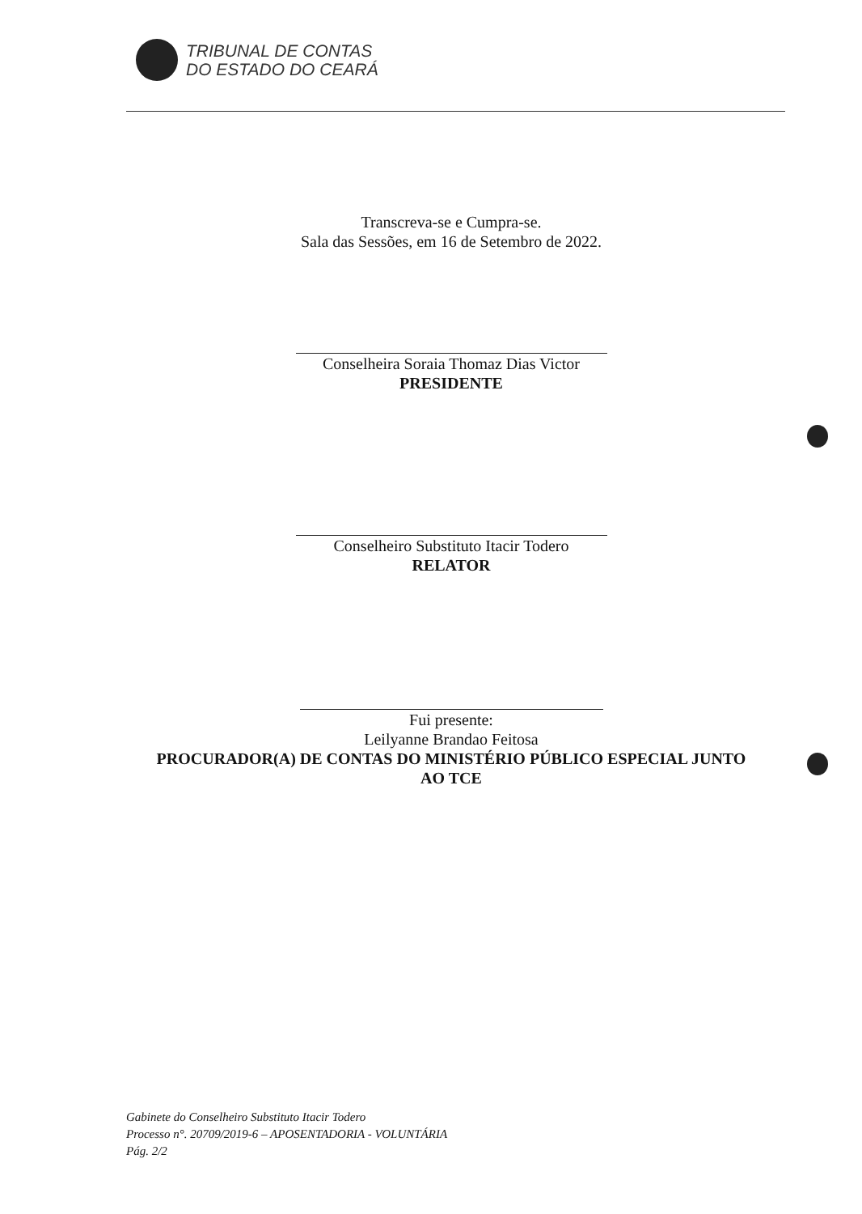TRIBUNAL DE CONTAS
DO ESTADO DO CEARÁ
Transcreva-se e Cumpra-se.
Sala das Sessões, em 16 de Setembro de 2022.
Conselheira Soraia Thomaz Dias Victor
PRESIDENTE
Conselheiro Substituto Itacir Todero
RELATOR
Fui presente:
Leilyanne Brandao Feitosa
PROCURADOR(A) DE CONTAS DO MINISTÉRIO PÚBLICO ESPECIAL JUNTO
AO TCE
Gabinete do Conselheiro Substituto Itacir Todero
Processo n°. 20709/2019-6 – APOSENTADORIA - VOLUNTÁRIA
Pág. 2/2